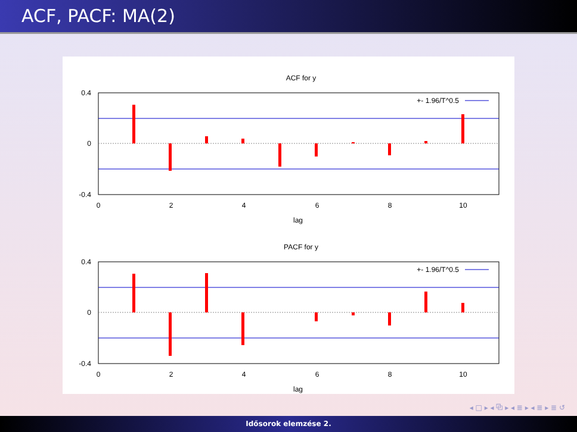ACF, PACF: MA(2)
ACF for y
+- 1.96/T^0.5
0.4
0
-0.4
0
2
4
6
8
10
lag
PACF for y
+- 1.96/T^0.5
0.4
0
-0.4
0
2
4
6
8
10
lag
◂ □ ▸ ◂ ⧉ ▸ ◂ ≣ ▸ ◂ ≣ ▸ ≣ ↺
Idősorok elemzése 2.